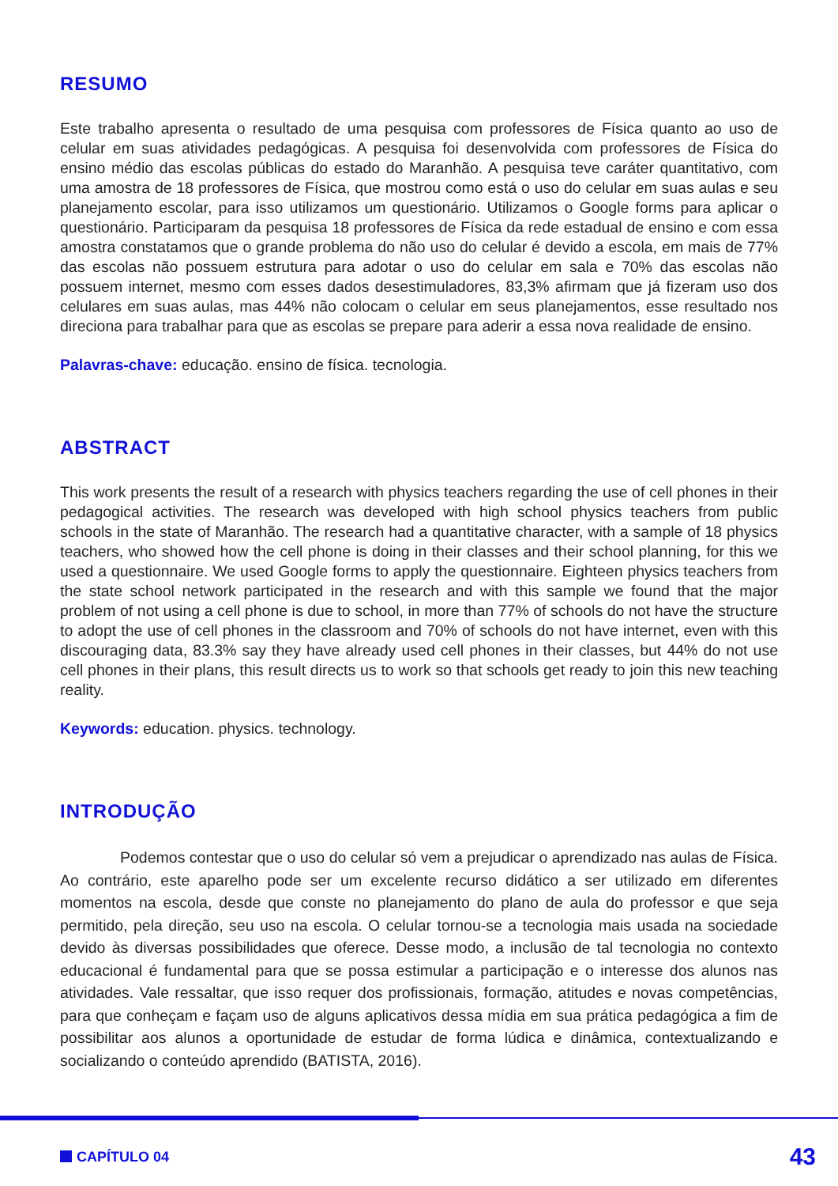RESUMO
Este trabalho apresenta o resultado de uma pesquisa com professores de Física quanto ao uso de celular em suas atividades pedagógicas. A pesquisa foi desenvolvida com professores de Física do ensino médio das escolas públicas do estado do Maranhão. A pesquisa teve caráter quantitativo, com uma amostra de 18 professores de Física, que mostrou como está o uso do celular em suas aulas e seu planejamento escolar, para isso utilizamos um questionário. Utilizamos o Google forms para aplicar o questionário. Participaram da pesquisa 18 professores de Física da rede estadual de ensino e com essa amostra constatamos que o grande problema do não uso do celular é devido a escola, em mais de 77% das escolas não possuem estrutura para adotar o uso do celular em sala e 70% das escolas não possuem internet, mesmo com esses dados desestimuladores, 83,3% afirmam que já fizeram uso dos celulares em suas aulas, mas 44% não colocam o celular em seus planejamentos, esse resultado nos direciona para trabalhar para que as escolas se prepare para aderir a essa nova realidade de ensino.
Palavras-chave: educação. ensino de física. tecnologia.
ABSTRACT
This work presents the result of a research with physics teachers regarding the use of cell phones in their pedagogical activities. The research was developed with high school physics teachers from public schools in the state of Maranhão. The research had a quantitative character, with a sample of 18 physics teachers, who showed how the cell phone is doing in their classes and their school planning, for this we used a questionnaire. We used Google forms to apply the questionnaire. Eighteen physics teachers from the state school network participated in the research and with this sample we found that the major problem of not using a cell phone is due to school, in more than 77% of schools do not have the structure to adopt the use of cell phones in the classroom and 70% of schools do not have internet, even with this discouraging data, 83.3% say they have already used cell phones in their classes, but 44% do not use cell phones in their plans, this result directs us to work so that schools get ready to join this new teaching reality.
Keywords: education. physics. technology.
INTRODUÇÃO
Podemos contestar que o uso do celular só vem a prejudicar o aprendizado nas aulas de Física. Ao contrário, este aparelho pode ser um excelente recurso didático a ser utilizado em diferentes momentos na escola, desde que conste no planejamento do plano de aula do professor e que seja permitido, pela direção, seu uso na escola. O celular tornou-se a tecnologia mais usada na sociedade devido às diversas possibilidades que oferece. Desse modo, a inclusão de tal tecnologia no contexto educacional é fundamental para que se possa estimular a participação e o interesse dos alunos nas atividades. Vale ressaltar, que isso requer dos profissionais, formação, atitudes e novas competências, para que conheçam e façam uso de alguns aplicativos dessa mídia em sua prática pedagógica a fim de possibilitar aos alunos a oportunidade de estudar de forma lúdica e dinâmica, contextualizando e socializando o conteúdo aprendido (BATISTA, 2016).
CAPÍTULO 04
43